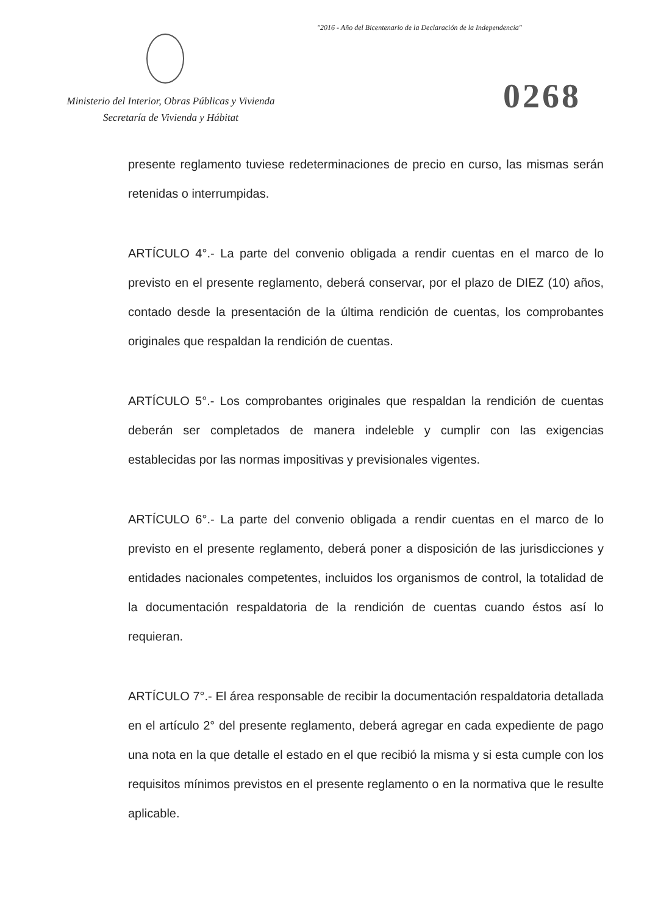"2016 - Año del Bicentenario de la Declaración de la Independencia"
Ministerio del Interior, Obras Públicas y Vivienda
Secretaría de Vivienda y Hábitat
0268
presente reglamento tuviese redeterminaciones de precio en curso, las mismas serán retenidas o interrumpidas.
ARTÍCULO 4°.- La parte del convenio obligada a rendir cuentas en el marco de lo previsto en el presente reglamento, deberá conservar, por el plazo de DIEZ (10) años, contado desde la presentación de la última rendición de cuentas, los comprobantes originales que respaldan la rendición de cuentas.
ARTÍCULO 5°.- Los comprobantes originales que respaldan la rendición de cuentas deberán ser completados de manera indeleble y cumplir con las exigencias establecidas por las normas impositivas y previsionales vigentes.
ARTÍCULO 6°.- La parte del convenio obligada a rendir cuentas en el marco de lo previsto en el presente reglamento, deberá poner a disposición de las jurisdicciones y entidades nacionales competentes, incluidos los organismos de control, la totalidad de la documentación respaldatoria de la rendición de cuentas cuando éstos así lo requieran.
ARTÍCULO 7°.- El área responsable de recibir la documentación respaldatoria detallada en el artículo 2° del presente reglamento, deberá agregar en cada expediente de pago una nota en la que detalle el estado en el que recibió la misma y si esta cumple con los requisitos mínimos previstos en el presente reglamento o en la normativa que le resulte aplicable.